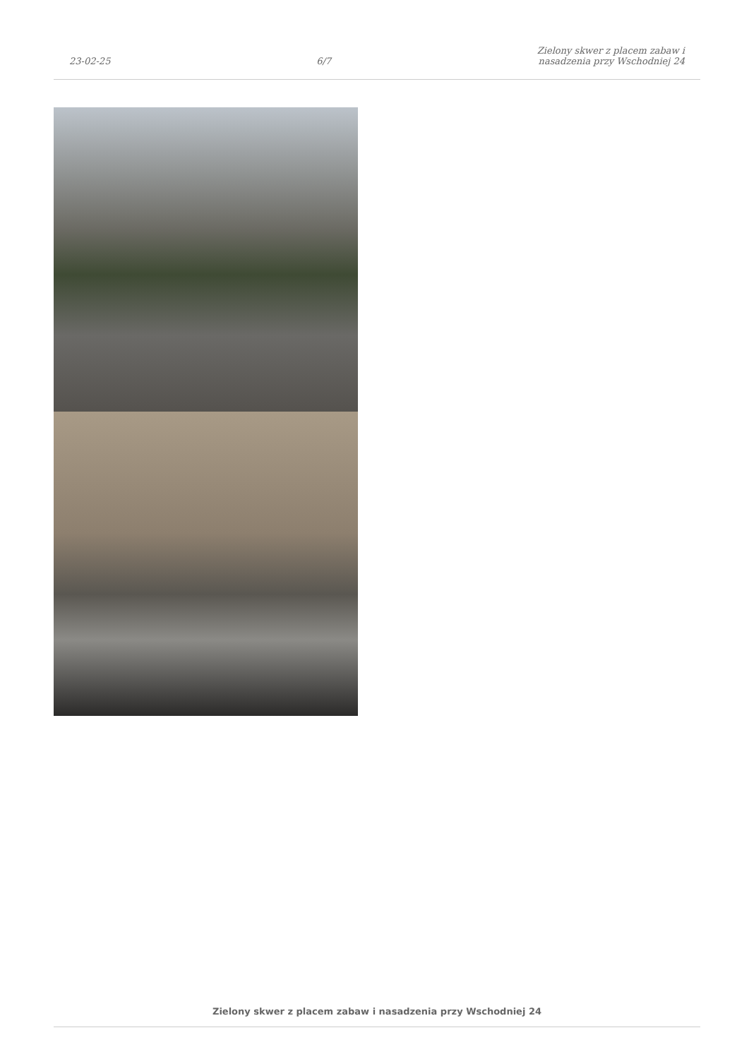23-02-25
6/7
Zielony skwer z placem zabaw i
nasadzenia przy Wschodniej 24
Zielony skwer z placem zabaw i nasadzenia przy Wschodniej 24